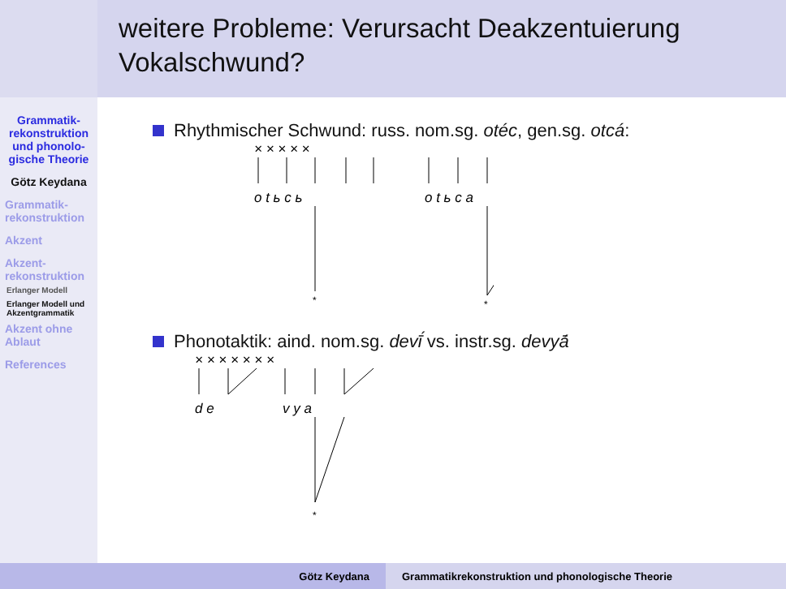weitere Probleme: Verursacht Deakzentuierung Vokalschwund?
Grammatik-rekonstruktion und phonolo-gische Theorie
Götz Keydana
Grammatik-rekonstruktion
Akzent
Akzent-rekonstruktion
Erlanger Modell
Erlanger Modell und Akzentgrammatik
Akzent ohne Ablaut
References
Rhythmischer Schwund: russ. nom.sg. otéc, gen.sg. otcá:
× × × × ×
o t ь c ь
o t ь c a
*
*
Phonotaktik: aind. nom.sg. devī́ vs. instr.sg. devyā́
× × × × × × ×
d e
v y a
*
Götz Keydana Grammatikrekonstruktion und phonologische Theorie